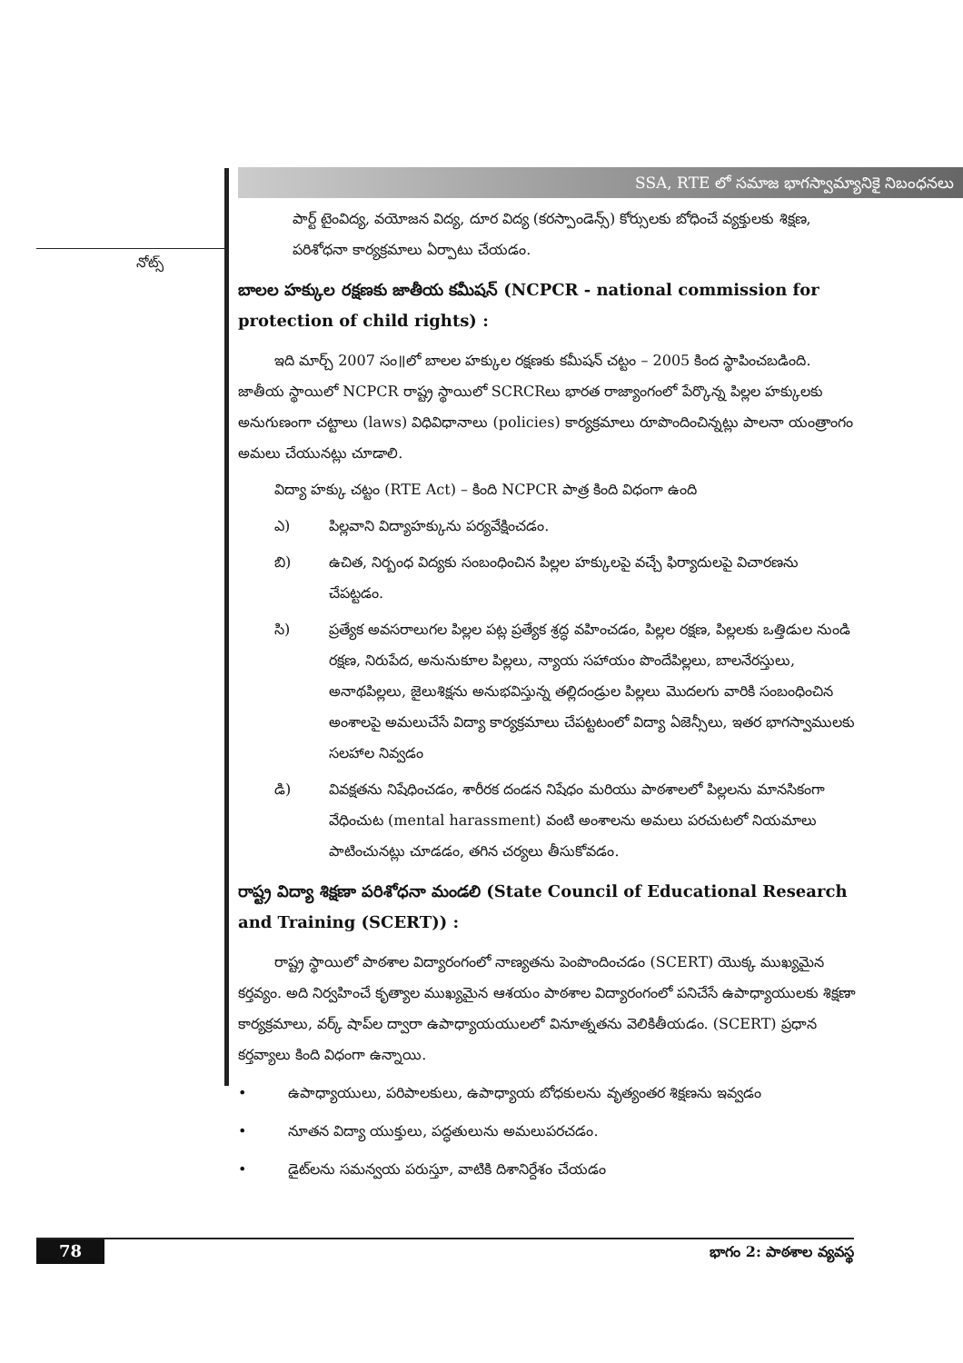నోట్స్
SSA, RTE లో సమాజ భాగస్వామ్యానికై నిబంధనలు
పార్ట్ టైంవిద్య, వయోజన విద్య, దూర విద్య (కరస్పాండెన్స్) కోర్సులకు బోధించే వ్యక్తులకు శిక్షణ, పరిశోధనా కార్యక్రమాలు ఏర్పాటు చేయడం.
బాలల హక్కుల రక్షణకు జాతీయ కమీషన్ (NCPCR - national commission for protection of child rights) :
ఇది మార్చ్ 2007 సం॥లో బాలల హక్కుల రక్షణకు కమీషన్ చట్టం – 2005 కింద స్థాపించబడింది. జాతీయ స్థాయిలో NCPCR రాష్ట్ర స్థాయిలో SCRCRలు భారత రాజ్యాంగంలో పేర్కొన్న పిల్లల హక్కులకు అనుగుణంగా చట్టాలు (laws) విధివిధానాలు (policies) కార్యక్రమాలు రూపొందించిన్నట్లు పాలనా యంత్రాంగం అమలు చేయునట్లు చూడాలి.
విద్యా హక్కు చట్టం (RTE Act) – కింది NCPCR పాత్ర కింది విధంగా ఉంది
ఎ) పిల్లవాని విద్యాహక్కును పర్యవేక్షించడం.
బి) ఉచిత, నిర్బంధ విద్యకు సంబంధించిన పిల్లల హక్కులపై వచ్చే ఫిర్యాదులపై విచారణను చేపట్టడం.
సి) ప్రత్యేక అవసరాలుగల పిల్లల పట్ల ప్రత్యేక శ్రద్ధ వహించడం, పిల్లల రక్షణ, పిల్లలకు ఒత్తిడుల నుండి రక్షణ, నిరుపేద, అనునుకూల పిల్లలు, న్యాయ సహాయం పొందేపిల్లలు, బాలనేరస్తులు, అనాథపిల్లలు, జైలుశిక్షను అనుభవిస్తున్న తల్లిదండ్రుల పిల్లలు మొదలగు వారికి సంబంధించిన అంశాలపై అమలుచేసే విద్యా కార్యక్రమాలు చేపట్టటంలో విద్యా ఏజెన్సీలు, ఇతర భాగస్వాములకు సలహాల నివ్వడం
డి) వివక్షతను నిషేధించడం, శారీరక దండన నిషేధం మరియు పాఠశాలలో పిల్లలను మానసికంగా వేధించుట (mental harassment) వంటి అంశాలను అమలు పరచుటలో నియమాలు పాటించునట్లు చూడడం, తగిన చర్యలు తీసుకోవడం.
రాష్ట్ర విద్యా శిక్షణా పరిశోధనా మండలి (State Council of Educational Research and Training (SCERT)) :
రాష్ట్ర స్థాయిలో పాఠశాల విద్యారంగంలో నాణ్యతను పెంపొందించడం (SCERT) యొక్క ముఖ్యమైన కర్తవ్యం. అది నిర్వహించే కృత్యాల ముఖ్యమైన ఆశయం పాఠశాల విద్యారంగంలో పనిచేసే ఉపాధ్యాయులకు శిక్షణా కార్యక్రమాలు, వర్క్ షాప్‌ల ద్వారా ఉపాధ్యాయయులలో వినూత్నతను వెలికితీయడం. (SCERT) ప్రధాన కర్తవ్యాలు కింది విధంగా ఉన్నాయి.
• ఉపాధ్యాయులు, పరిపాలకులు, ఉపాధ్యాయ బోధకులను వృత్యంతర శిక్షణను ఇవ్వడం
• నూతన విద్యా యుక్తులు, పద్ధతులును అమలుపరచడం.
• డైట్‌లను సమన్వయ పరుస్తూ, వాటికి దిశానిర్దేశం చేయడం
78 భాగం 2: పాఠశాల వ్యవస్థ